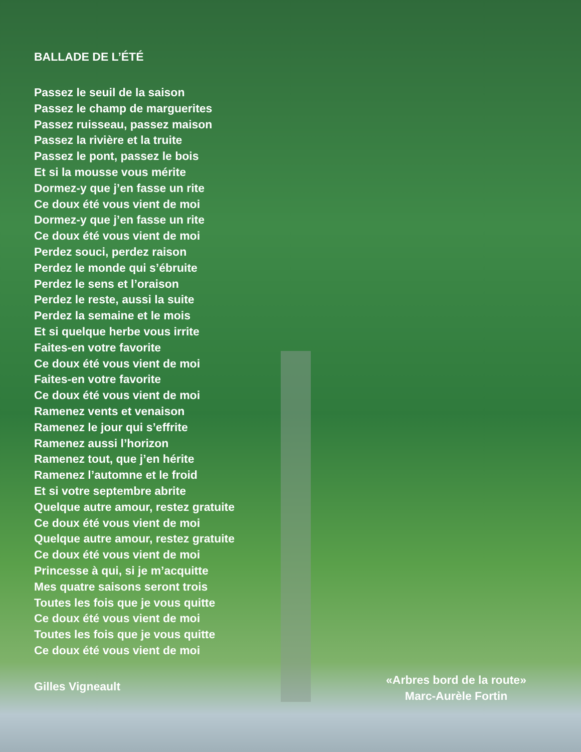BALLADE DE L’ÉTÉ
Passez le seuil de la saison
Passez le champ de marguerites
Passez ruisseau, passez maison
Passez la rivière et la truite
Passez le pont, passez le bois
Et si la mousse vous mérite
Dormez-y que j’en fasse un rite
Ce doux été vous vient de moi
Dormez-y que j’en fasse un rite
Ce doux été vous vient de moi
Perdez souci, perdez raison
Perdez le monde qui s’ébruite
Perdez le sens et l’oraison
Perdez le reste, aussi la suite
Perdez la semaine et le mois
Et si quelque herbe vous irrite
Faites-en votre favorite
Ce doux été vous vient de moi
Faites-en votre favorite
Ce doux été vous vient de moi
Ramenez vents et venaison
Ramenez le jour qui s’effrite
Ramenez aussi l’horizon
Ramenez tout, que j’en hérite
Ramenez l’automne et le froid
Et si votre septembre abrite
Quelque autre amour, restez gratuite
Ce doux été vous vient de moi
Quelque autre amour, restez gratuite
Ce doux été vous vient de moi
Princesse à qui, si je m’acquitte
Mes quatre saisons seront trois
Toutes les fois que je vous quitte
Ce doux été vous vient de moi
Toutes les fois que je vous quitte
Ce doux été vous vient de moi
Gilles Vigneault
«Arbres bord de la route»
Marc-Aurèle Fortin